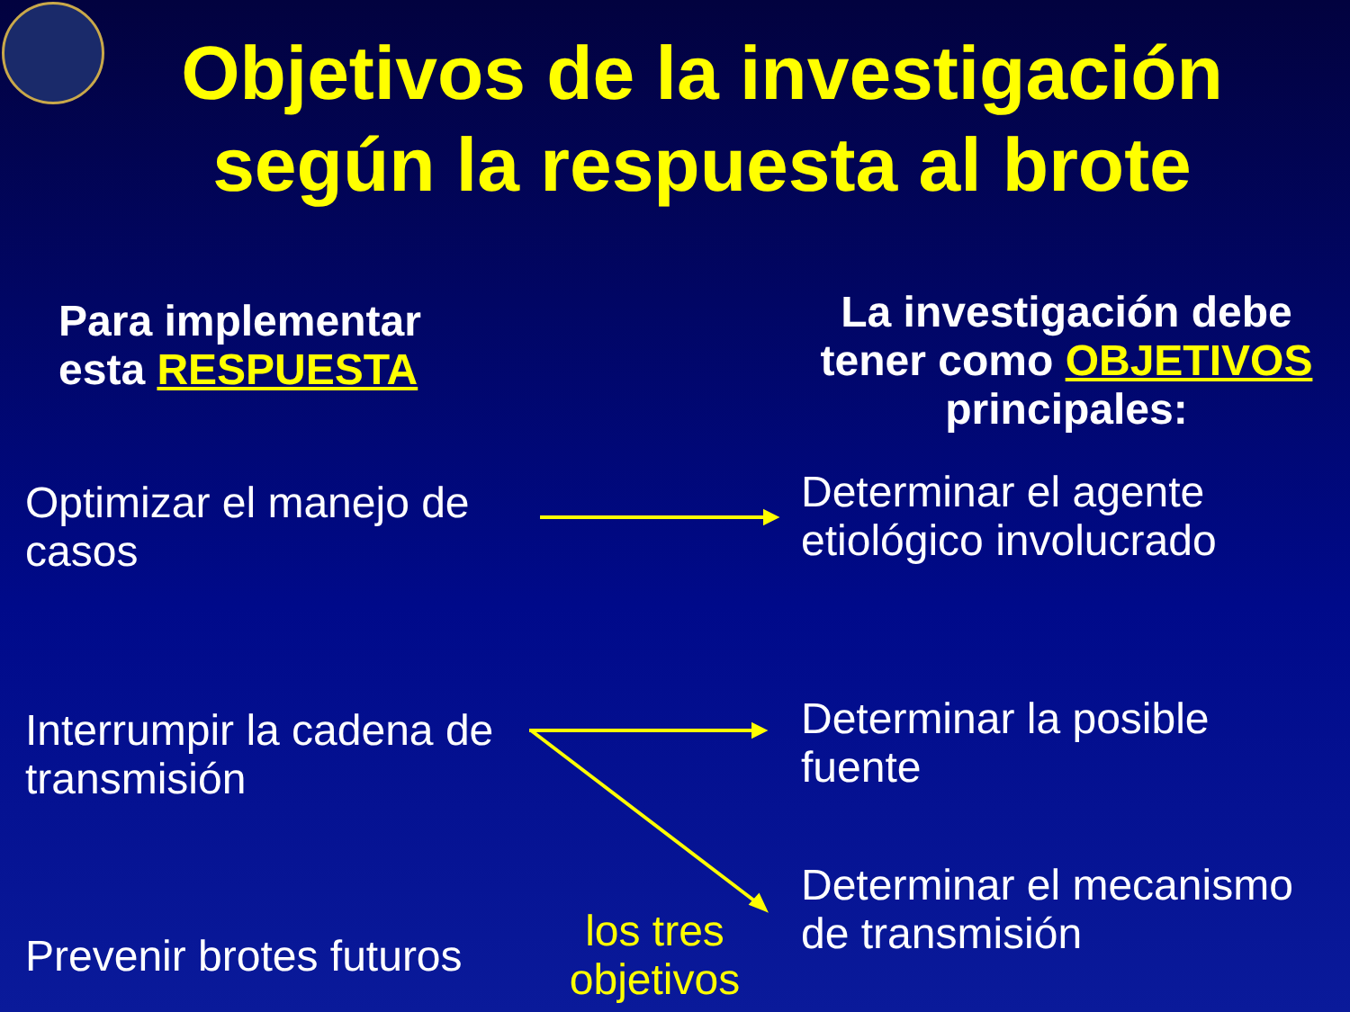Objetivos de la investigación
según la respuesta al brote
Para implementar
esta RESPUESTA
La investigación debe tener como OBJETIVOS principales:
Optimizar el manejo de
casos
Determinar el agente
etiológico involucrado
Interrumpir la cadena de
transmisión
Determinar la posible
fuente
Determinar el mecanismo
de transmisión
Prevenir brotes futuros
los tres objetivos